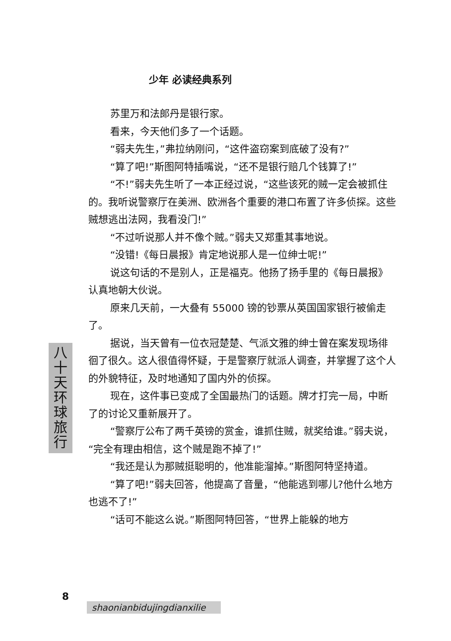少年 必读经典系列
苏里万和法郎丹是银行家。
看来，今天他们多了一个话题。
“弱夫先生，”弗拉纳刚问，“这件盗窃案到底破了没有?”
“算了吧!”斯图阿特插嘴说，“还不是银行赔几个钱算了!”
“不!”弱夫先生听了一本正经过说，“这些该死的贼一定会被抓住的。我听说警察厅在美洲、欧洲各个重要的港口布置了许多侦探。这些贼想逃出法网，我看没门!”
“不过听说那人并不像个贼。”弱夫又郑重其事地说。
“没错!《每日晨报》肯定地说那人是一位绅士呢!”
说这句话的不是别人，正是福克。他扬了扬手里的《每日晨报》认真地朝大伙说。
原来几天前，一大叠有 55000 镑的钞票从英国国家银行被偷走了。
据说，当天曾有一位衣冠楚楚、气派文雅的绅士曾在案发现场徘徊了很久。这人很值得怀疑，于是警察厅就派人调查，并掌握了这个人的外貌特征，及时地通知了国内外的侦探。
现在，这件事已变成了全国最热门的话题。牌才打完一局，中断了的讨论又重新展开了。
“警察厅公布了两千英镑的赏金，谁抓住贼，就奖给谁。”弱夫说，“完全有理由相信，这个贼是跑不掉了!”
“我还是认为那贼挺聪明的，他准能溜掉。”斯图阿特坚持道。
“算了吧!”弱夫回答，他提高了音量，“他能逃到哪儿?他什么地方也逃不了!”
“话可不能这么说。”斯图阿特回答，“世界上能躲的地方
八
十
天
环
球
旅
行
8
shaonianbidujingdianxilie